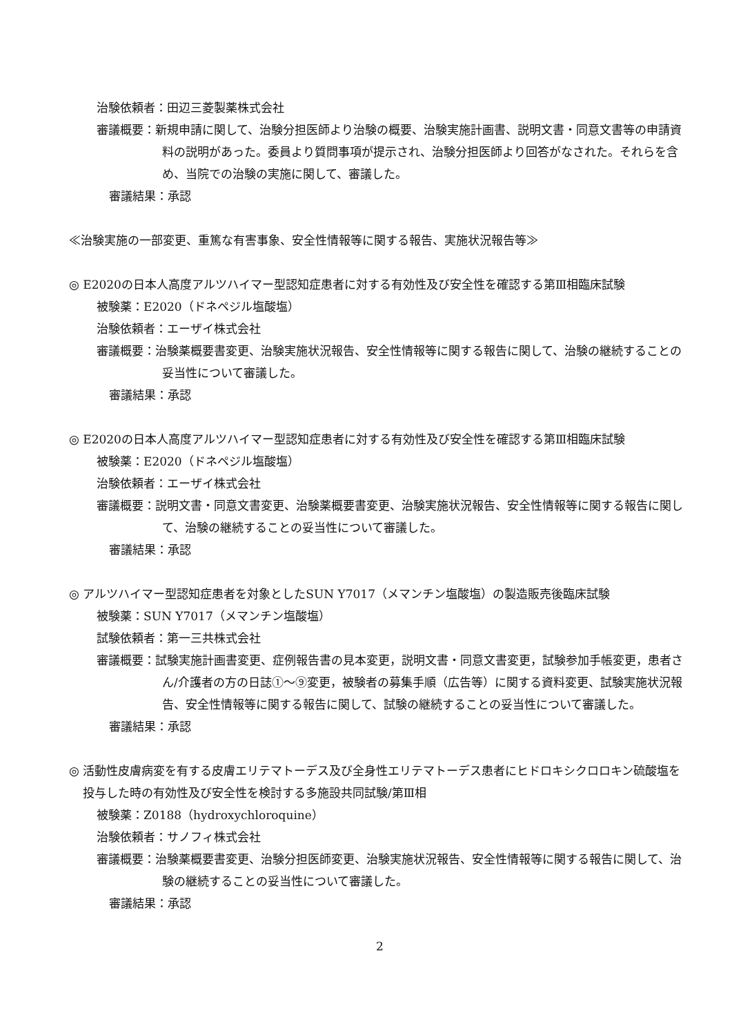治験依頼者：田辺三菱製薬株式会社
審議概要：新規申請に関して、治験分担医師より治験の概要、治験実施計画書、説明文書・同意文書等の申請資料の説明があった。委員より質問事項が提示され、治験分担医師より回答がなされた。それらを含め、当院での治験の実施に関して、審議した。
審議結果：承認
≪治験実施の一部変更、重篤な有害事象、安全性情報等に関する報告、実施状況報告等≫
◎ E2020の日本人高度アルツハイマー型認知症患者に対する有効性及び安全性を確認する第Ⅲ相臨床試験
被験薬：E2020（ドネペジル塩酸塩）
治験依頼者：エーザイ株式会社
審議概要：治験薬概要書変更、治験実施状況報告、安全性情報等に関する報告に関して、治験の継続することの妥当性について審議した。
審議結果：承認
◎ E2020の日本人高度アルツハイマー型認知症患者に対する有効性及び安全性を確認する第Ⅲ相臨床試験
被験薬：E2020（ドネペジル塩酸塩）
治験依頼者：エーザイ株式会社
審議概要：説明文書・同意文書変更、治験薬概要書変更、治験実施状況報告、安全性情報等に関する報告に関して、治験の継続することの妥当性について審議した。
審議結果：承認
◎ アルツハイマー型認知症患者を対象としたSUN Y7017（メマンチン塩酸塩）の製造販売後臨床試験
被験薬：SUN Y7017（メマンチン塩酸塩）
試験依頼者：第一三共株式会社
審議概要：試験実施計画書変更、症例報告書の見本変更，説明文書・同意文書変更，試験参加手帳変更，患者さん/介護者の方の日誌①～⑨変更，被験者の募集手順（広告等）に関する資料変更、試験実施状況報告、安全性情報等に関する報告に関して、試験の継続することの妥当性について審議した。
審議結果：承認
◎ 活動性皮膚病変を有する皮膚エリテマトーデス及び全身性エリテマトーデス患者にヒドロキシクロロキン硫酸塩を投与した時の有効性及び安全性を検討する多施設共同試験/第Ⅲ相
被験薬：Z0188（hydroxychloroquine）
治験依頼者：サノフィ株式会社
審議概要：治験薬概要書変更、治験分担医師変更、治験実施状況報告、安全性情報等に関する報告に関して、治験の継続することの妥当性について審議した。
審議結果：承認
2